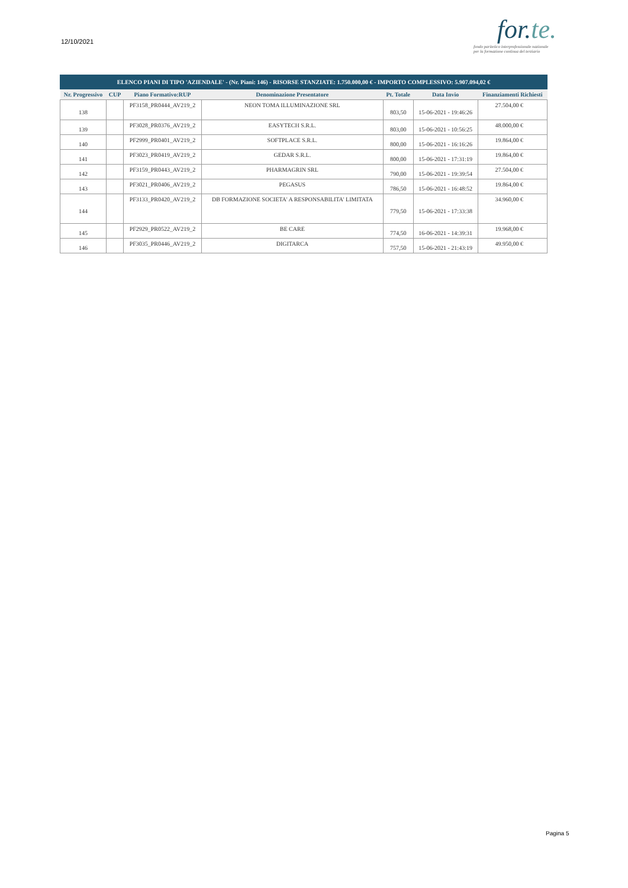12/10/2021
for.te.
fondo paritetico interprofessionale nazionale
per la formazione continua del terziario
| ELENCO PIANI DI TIPO 'AZIENDALE' - (Nr. Piani: 146) - RISORSE STANZIATE: 1.750.000,00 € - IMPORTO COMPLESSIVO: 5.907.094,02 € | | | | | | |
| --- | --- | --- | --- | --- | --- | --- |
| Nr. Progressivo | CUP | Piano Formativo:RUP | Denominazione Presentatore | Pt. Totale | Data Invio | Finanziamenti Richiesti |
| 138 | | PF3158_PR0444_AV219_2 | NEON TOMA ILLUMINAZIONE SRL | 803,50 | 15-06-2021 - 19:46:26 | 27.504,00 € |
| 139 | | PF3028_PR0376_AV219_2 | EASYTECH S.R.L. | 803,00 | 15-06-2021 - 10:56:25 | 48.000,00 € |
| 140 | | PF2999_PR0401_AV219_2 | SOFTPLACE S.R.L. | 800,00 | 15-06-2021 - 16:16:26 | 19.864,00 € |
| 141 | | PF3023_PR0419_AV219_2 | GEDAR S.R.L. | 800,00 | 15-06-2021 - 17:31:19 | 19.864,00 € |
| 142 | | PF3159_PR0443_AV219_2 | PHARMAGRIN SRL | 790,00 | 15-06-2021 - 19:39:54 | 27.504,00 € |
| 143 | | PF3021_PR0406_AV219_2 | PEGASUS | 786,50 | 15-06-2021 - 16:48:52 | 19.864,00 € |
| 144 | | PF3133_PR0420_AV219_2 | DB FORMAZIONE SOCIETA' A RESPONSABILITA' LIMITATA | 779,50 | 15-06-2021 - 17:33:38 | 34.960,00 € |
| 145 | | PF2929_PR0522_AV219_2 | BE CARE | 774,50 | 16-06-2021 - 14:39:31 | 19.968,00 € |
| 146 | | PF3035_PR0446_AV219_2 | DIGITARCA | 757,50 | 15-06-2021 - 21:43:19 | 49.950,00 € |
Pagina 5